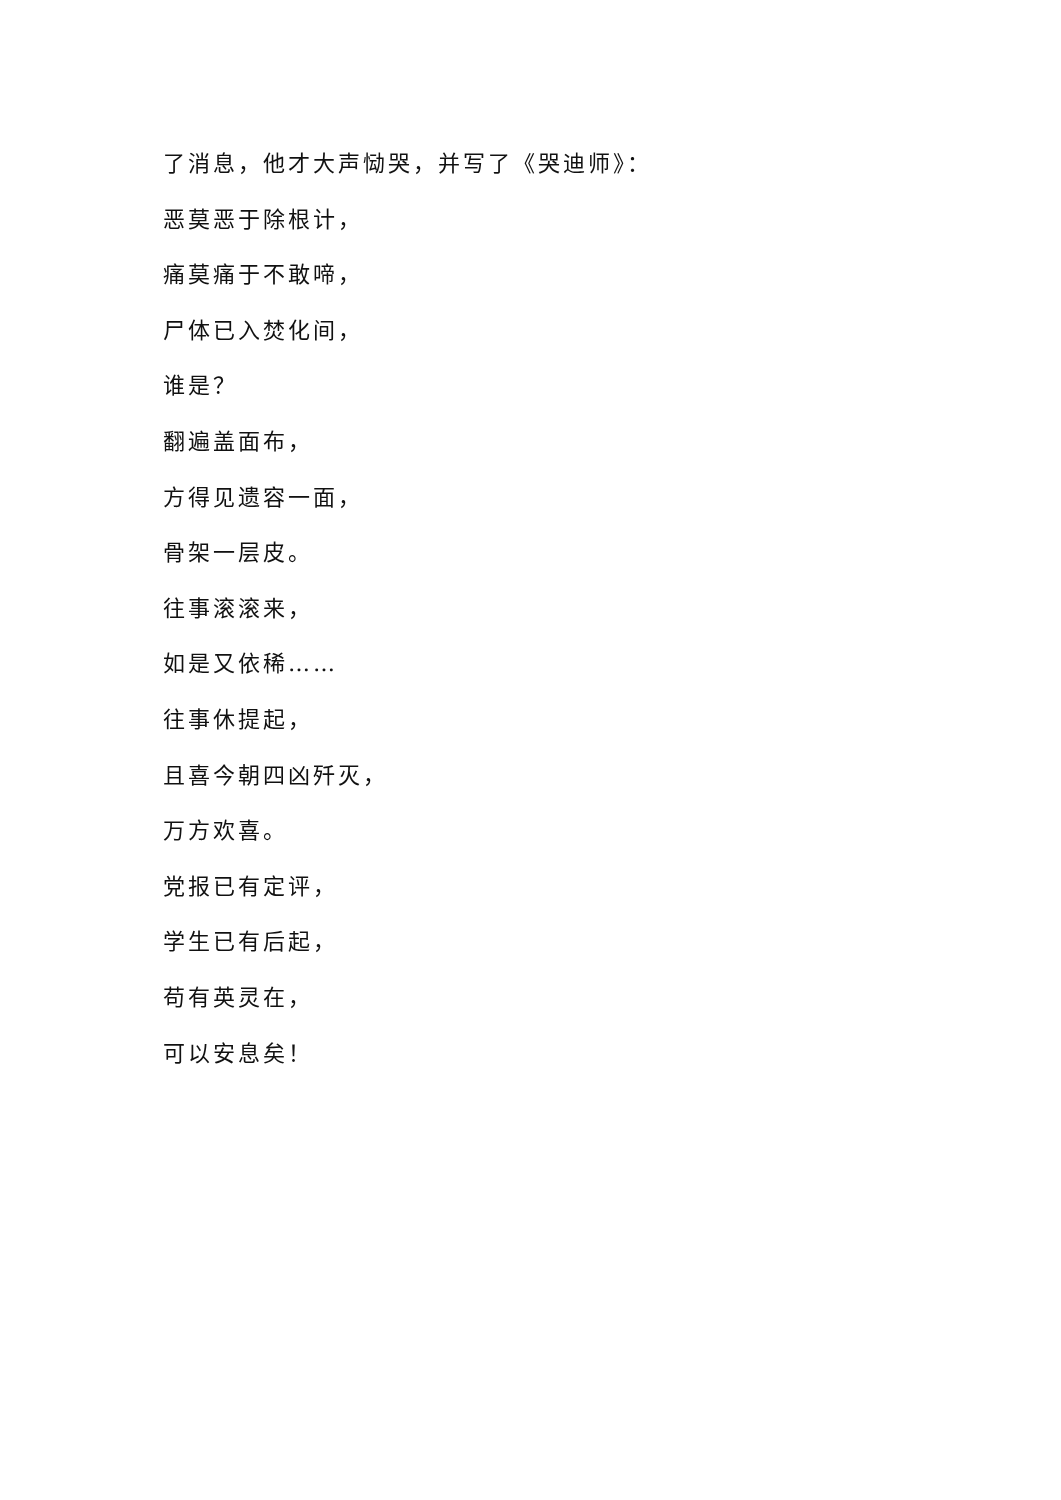了消息，他才大声恸哭，并写了《哭迪师》：
恶莫恶于除根计，
痛莫痛于不敢啼，
尸体已入焚化间，
谁是？
翻遍盖面布，
方得见遗容一面，
骨架一层皮。
往事滚滚来，
如是又依稀……
往事休提起，
且喜今朝四凶歼灭，
万方欢喜。
党报已有定评，
学生已有后起，
苟有英灵在，
可以安息矣！